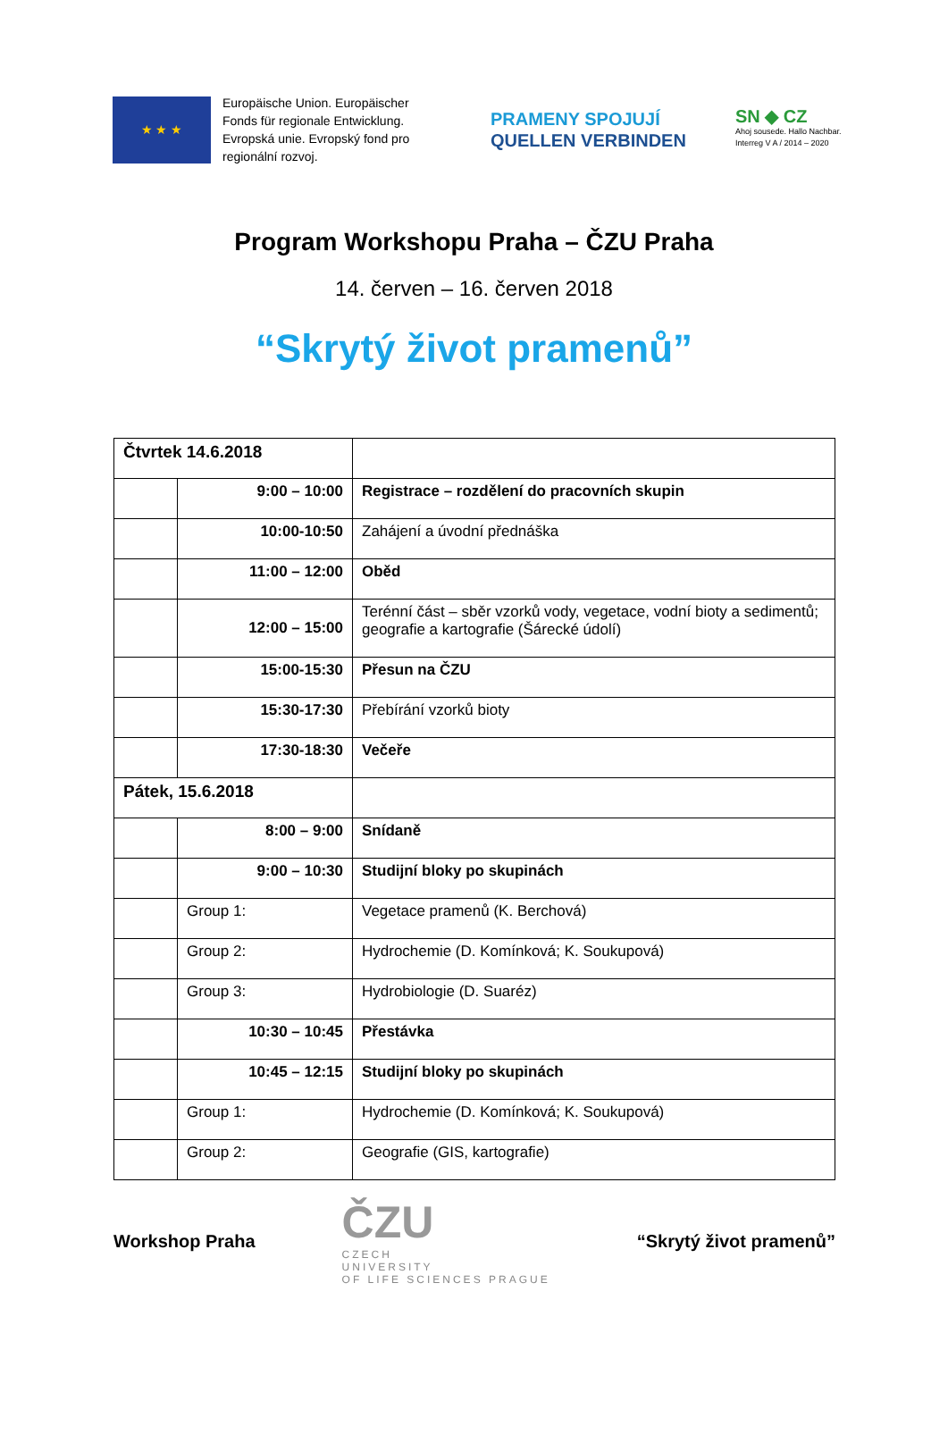★ ★ ★
Europäische Union. Europäischer Fonds für regionale Entwicklung. Evropská unie. Evropský fond pro regionální rozvoj.
PRAMENY SPOJUJÍ
QUELLEN VERBINDEN
SN ◆ CZ
Ahoj sousede. Hallo Nachbar.
Interreg V A / 2014 – 2020
Program Workshopu Praha – ČZU Praha
14. červen – 16. červen 2018
“Skrytý život pramenů”
| Čtvrtek 14.6.2018 | | |
| | 9:00 – 10:00 | Registrace – rozdělení do pracovních skupin |
| | 10:00-10:50 | Zahájení a úvodní přednáška |
| | 11:00 – 12:00 | Oběd |
| | 12:00 – 15:00 | Terénní část – sběr vzorků vody, vegetace, vodní bioty a sedimentů; geografie a kartografie (Šárecké údolí) |
| | 15:00-15:30 | Přesun na ČZU |
| | 15:30-17:30 | Přebírání vzorků bioty |
| | 17:30-18:30 | Večeře |
| Pátek, 15.6.2018 | | |
| | 8:00 – 9:00 | Snídaně |
| | 9:00 – 10:30 | Studijní bloky po skupinách |
| | Group 1: | Vegetace pramenů (K. Berchová) |
| | Group 2: | Hydrochemie (D. Komínková; K. Soukupová) |
| | Group 3: | Hydrobiologie (D. Suaréz) |
| | 10:30 – 10:45 | Přestávka |
| | 10:45 – 12:15 | Studijní bloky po skupinách |
| | Group 1: | Hydrochemie (D. Komínková; K. Soukupová) |
| | Group 2: | Geografie (GIS, kartografie) |
Workshop Praha
ČZU
CZECH
UNIVERSITY
OF LIFE SCIENCES PRAGUE
“Skrytý život pramenů”